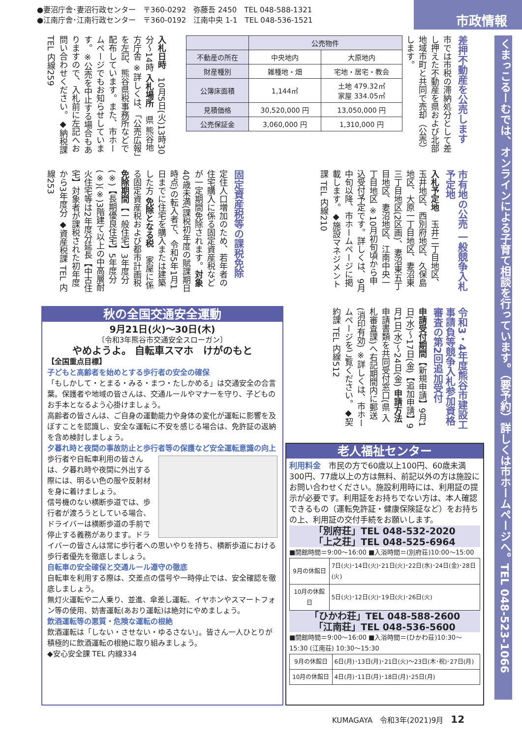●妻沼庁舎･妻沼行政センター　〒360-0292　弥藤吾 2450　TEL 048-588-1321
●江南庁舎･江南行政センター　〒360-0192　江南中央 1-1　TEL 048-536-1521
市政情報
くまっこるーむでは、オンラインによる子育て相談を行っています。（要予約）詳しくは市ホームページへ。TEL 048-523-1066
差押不動産を公売します
市では市税の滞納処分として差し押えた不動産を県および北部地域市町と共同で売却（公売）します。
| | 公売物件 | |
| --- | --- | --- |
| 不動産の所在 | 中央地内 | 大原地内 |
| 財産種別 | 雑種地・畑 | 宅地・居宅・教会 |
| 公簿床面積 | 1,144㎡ | 土地 479.32㎡ 家屋 334.05㎡ |
| 見積価格 | 30,520,000 円 | 13,050,000 円 |
| 公売保証金 | 3,060,000 円 | 1,310,000 円 |
入札日時　10月5日(火)13時30分～14時 入札場所　県 熊谷地方庁舎 ※詳しくは、「公売広報」を左記、熊谷県税事務所などで配布しています。また、市ホームページでもお知らせしています。※公売を中止する場合もありますので、入札前に左記へお問い合わせください。◆納税課 TEL 内線259
市有地の公売 一般競争入札予定地
入札予定地　玉井二丁目地区、玉井地区、西別府地区、久保島地区、大原一丁目地区、妻沼東三丁目地区(2区画)、妻沼東五丁目地区、妻沼地区、江南中央一丁目地区 ※10月初旬頃から申込受付予定です。詳しくは、9月中旬以降、市ホームページに掲載します。◆施設マネジメント課 TEL 内線210
固定資産税等の課税免除
定住人口増加のため、若年者の住宅購入に係る固定資産税などが一定期間免除されます。対象　40歳未満(課税初年度の賦課期日時点)の転入者で、令和5年1月1日までに住宅を購入または建築した方 免除となる税　家屋に係る固定資産税および都市計画税 免除期間【一般住宅】3年度分(※)【長期優良住宅】5年度分(※)(※)3階建て以上の中高層耐火住宅等は2年度分延長【中古住宅】対象者が課税された初年度から3年度分 ◆資産税課 TEL 内線253
令和3・4年度熊谷市建設工事請負等競争入札参加資格審査の第2回追加受付
申請受付期間【新規申請】9月1日(水)～17日(金)【追加申請】9月1日(水)～24日(金) 申請方法　申請書類を共同受付窓口(県 入札審査課)へ右記期間内に郵送(消印有効) ※詳しくは、市ホームページをご覧ください。◆契約課 TEL 内線512
秋の全国交通安全運動
9月21日(火)～30日(木)
〔令和3年熊谷市交通安全スローガン〕
やめようよ。 自転車スマホ　けがのもと
【全国重点目標】
子どもと高齢者を始めとする歩行者の安全の確保
「もしかして・とまる・みる・まつ・たしかめる」は交通安全の合言葉。保護者や地域の皆さんは、交通ルールやマナーを守り、子どものお手本となるよう心掛けましょう。
高齢者の皆さんは、ご自身の運動能力や身体の変化が運転に影響を及ぼすことを認識し、安全な運転に不安を感じる場合は、免許証の返納を含め検討しましょう。
夕暮れ時と夜間の事故防止と歩行者等の保護など安全運転意識の向上
歩行者や自転車利用の皆さんは、夕暮れ時や夜間に外出する際には、明るい色の服や反射材を身に着けましょう。
信号機のない横断歩道では、歩行者が渡ろうとしている場合、ドライバーは横断歩道の手前で停止する義務があります。ドライバーの皆さんは常に歩行者への思いやりを持ち、横断歩道における歩行者優先を徹底しましょう。
自転車の安全確保と交通ルール遵守の徹底
自転車を利用する際は、交差点の信号や一時停止では、安全確認を徹底しましょう。
無灯火運転や二人乗り、並進、傘差し運転、イヤホンやスマートフォン等の使用、妨害運転(あおり運転)は絶対にやめましょう。
飲酒運転等の悪質・危険な運転の根絶
飲酒運転は「しない・させない・ゆるさない」。皆さん一人ひとりが積極的に飲酒運転の根絶に取り組みましょう。
◆安心安全課 TEL 内線334
老人福祉センター
利用料金　市民の方で60歳以上100円、60歳未満300円、77歳以上の方は無料、前記以外の方は施設にお問い合わせください。施設利用時には、利用証の提示が必要です。利用証をお持ちでない方は、本人確認できるもの（運転免許証・健康保険証など）をお持ちの上、利用証の交付手続をお願いします。
「別府荘」TEL 048-532-2020
「上之荘」TEL 048-525-6964
■開館時間＝9:00～16:00 ■入浴時間＝(別府荘)10:00～15:00
| 9月の休館日 | 7日(火)･14日(火)･21日(火)･22日(水)･24日(金)･28日(火) |
| 10月の休館日 | 5日(火)･12日(火)･19日(火)･26日(火) |
「ひかわ荘」TEL 048-588-2600
「江南荘」TEL 048-536-5600
■開館時間＝9:00～16:00 ■入浴時間＝(ひかわ荘)10:30～15:30 (江南荘) 10:30～15:30
| 9月の休館日 | 6日(月)･13日(月)･21日(火)～23日(木･祝)･27日(月) |
| 10月の休館日 | 4日(月)･11日(月)･18日(月)･25日(月) |
KUMAGAYA　令和3年(2021)9月　12